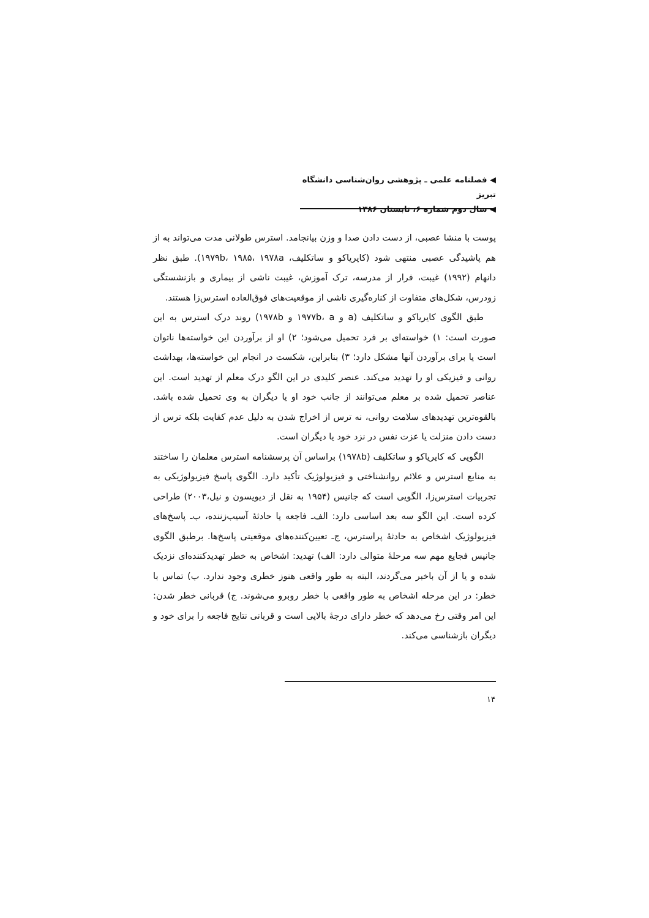◀ فصلنامه علمی ـ پژوهشی روان‌شناسی دانشگاه تبریز
◀ سال دوم شماره ۶، تابستان ۱۳۸۶
پوست با منشا عصبی، از دست دادن صدا و وزن بیانجامد. استرس طولانی مدت می‌تواند به از هم پاشیدگی عصبی منتهی شود (کایریاکو و ساتکلیف، ۱۹۷۹b، ۱۹۸۵، ۱۹۷۸a). طبق نظر دانهام (۱۹۹۲) غیبت، فرار از مدرسه، ترک آموزش، غیبت ناشی از بیماری و بازنشستگی زودرس، شکل‌های متفاوت از کناره‌گیری ناشی از موقعیت‌های فوق‌العاده استرس‌زا هستند.
طبق الگوی کایریاکو و ساتکلیف (a و ۱۹۷۷b، a و ۱۹۷۸b) روند درک استرس به این صورت است: ۱) خواسته‌ای بر فرد تحمیل می‌شود؛ ۲) او از برآوردن این خواسته‌ها ناتوان است یا برای برآوردن آنها مشکل دارد؛ ۳) بنابراین، شکست در انجام این خواسته‌ها، بهداشت روانی و فیزیکی او را تهدید می‌کند. عنصر کلیدی در این الگو درک معلم از تهدید است. این عناصر تحمیل شده بر معلم می‌توانند از جانب خود او یا دیگران به وی تحمیل شده باشد. بالقوه‌ترین تهدیدهای سلامت روانی، نه ترس از اخراج شدن به دلیل عدم کفایت بلکه ترس از دست دادن منزلت یا عزت نفس در نزد خود یا دیگران است.
الگویی که کایریاکو و ساتکلیف (۱۹۷۸b) براساس آن پرسشنامه استرس معلمان را ساختند به منابع استرس و علائم روانشناختی و فیزیولوژیک تأکید دارد. الگوی پاسخ فیزیولوژیکی به تجربیات استرس‌زا، الگویی است که جانیس (۱۹۵۴ به نقل از دیویسون و نیل،۲۰۰۳) طراحی کرده است. این الگو سه بعد اساسی دارد: الف‌ـ فاجعه یا حادثهٔ آسیب‌زننده، ب‌ـ پاسخ‌های فیزیولوژیک اشخاص به حادثهٔ پراسترس، ج‌ـ تعیین‌کننده‌های موقعیتی پاسخ‌ها. برطبق الگوی جانیس فجایع مهم سه مرحلهٔ متوالی دارد: الف) تهدید: اشخاص به خطر تهدیدکننده‌ای نزدیک شده و یا از آن باخبر می‌گردند، البته به طور واقعی هنوز خطری وجود ندارد. ب) تماس با خطر: در این مرحله اشخاص به طور واقعی با خطر روبرو می‌شوند. ج) قربانی خطر شدن: این امر وقتی رخ می‌دهد که خطر دارای درجهٔ بالایی است و قربانی نتایج فاجعه را برای خود و دیگران بازشناسی می‌کند.
۱۴